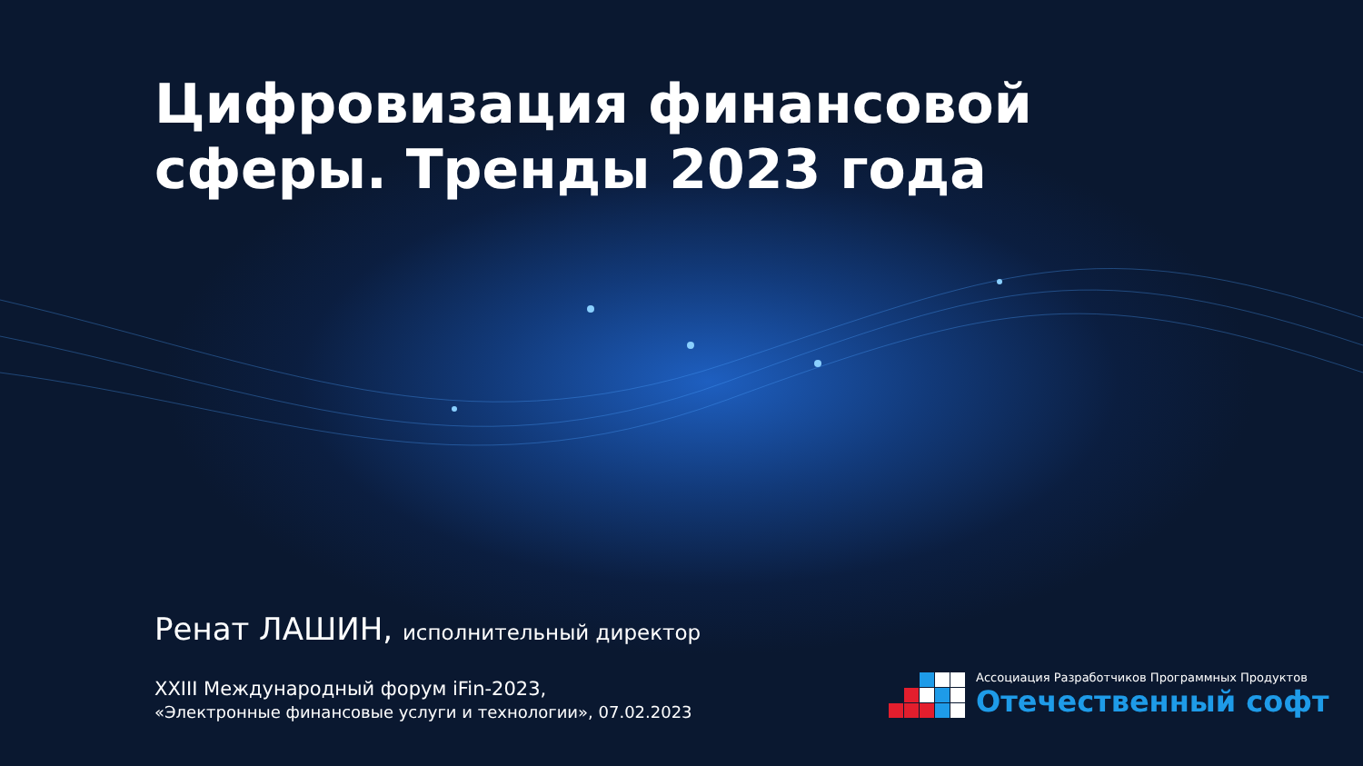Цифровизация финансовой
сферы. Тренды 2023 года
Ренат ЛАШИН, исполнительный директор
XXIII Международный форум iFin-2023,
«Электронные финансовые услуги и технологии», 07.02.2023
Ассоциация Разработчиков Программных Продуктов
Отечественный софт